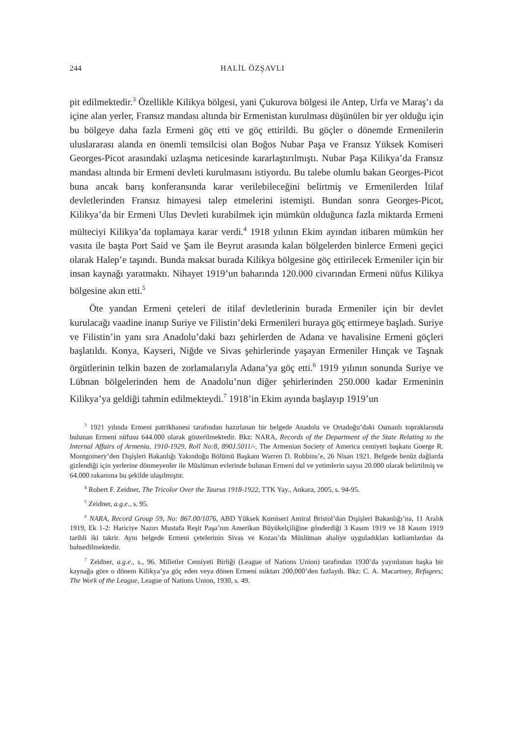244 HALİL ÖZŞAVLI
pit edilmektedir.<sup>3</sup> Özellikle Kilikya bölgesi, yani Çukurova bölgesi ile Antep, Urfa ve Maraş’ı da içine alan yerler, Fransız mandası altında bir Ermenistan kurulması düşünülen bir yer olduğu için bu bölgeye daha fazla Ermeni göç etti ve göç ettirildi. Bu göçler o dönemde Ermenilerin uluslararası alanda en önemli temsilcisi olan Boğos Nubar Paşa ve Fransız Yüksek Komiseri Georges-Picot arasındaki uzlaşma neticesinde kararlaştırılmıştı. Nubar Paşa Kilikya’da Fransız mandası altında bir Ermeni devleti kurulmasını istiyordu. Bu talebe olumlu bakan Georges-Picot buna ancak barış konferansında karar verilebileceğini belirtmiş ve Ermenilerden İtilaf devletlerinden Fransız himayesi talep etmelerini istemişti. Bundan sonra Georges-Picot, Kilikya’da bir Ermeni Ulus Devleti kurabilmek için mümkün olduğunca fazla miktarda Ermeni mülteciyi Kilikya’da toplamaya karar verdi.<sup>4</sup> 1918 yılının Ekim ayından itibaren mümkün her vasıta ile başta Port Said ve Şam ile Beyrut arasında kalan bölgelerden binlerce Ermeni geçici olarak Halep’e taşındı. Bunda maksat burada Kilikya bölgesine göç ettirilecek Ermeniler için bir insan kaynağı yaratmaktı. Nihayet 1919’un baharında 120.000 civarından Ermeni nüfus Kilikya bölgesine akın etti.<sup>5</sup>
Öte yandan Ermeni çeteleri de itilaf devletlerinin burada Ermeniler için bir devlet kurulacağı vaadine inanıp Suriye ve Filistin’deki Ermenileri buraya göç ettirmeye başladı. Suriye ve Filistin’in yanı sıra Anadolu’daki bazı şehirlerden de Adana ve havalisine Ermeni göçleri başlatıldı. Konya, Kayseri, Niğde ve Sivas şehirlerinde yaşayan Ermeniler Hınçak ve Taşnak örgütlerinin telkin bazen de zorlamalarıyla Adana’ya göç etti.<sup>6</sup> 1919 yılının sonunda Suriye ve Lübnan bölgelerinden hem de Anadolu’nun diğer şehirlerinden 250.000 kadar Ermeninin Kilikya’ya geldiği tahmin edilmekteydi.<sup>7</sup> 1918’in Ekim ayında başlayıp 1919’un
<sup>3</sup> 1921 yılında Ermeni patrikhanesi tarafından hazırlanan bir belgede Anadolu ve Ortadoğu’daki Osmanlı topraklarında bulunan Ermeni nüfusu 644.000 olarak gösterilmektedir. Bkz: NARA, Records of the Department of the State Relating to the Internal Affairs of Armenia, 1910-1929, Roll No:8, 890J.5011/-, The Armenian Society of America cemiyeti başkanı Goerge R. Montgomery’den Dışişleri Bakanlığı Yakındoğu Bölümü Başkanı Warren D. Robbins’e, 26 Nisan 1921. Belgede henüz dağlarda gizlendiği için yerlerine dönmeyenler ile Müslüman evlerinde bulunan Ermeni dul ve yetimlerin sayısı 20.000 olarak belirtilmiş ve 64.000 rakamına bu şekilde ulaşılmıştır.
<sup>4</sup> Robert F. Zeidner, The Tricolor Over the Taurus 1918-1922, TTK Yay., Ankara, 2005, s. 94-95.
<sup>5</sup> Zeidner, a.g.e., s. 95.
<sup>6</sup> NARA, Record Group 59, No: 867.00/1076, ABD Yüksek Komiseri Amiral Bristol’dan Dışişleri Bakanlığı’na, 11 Aralık 1919, Ek 1-2: Hariciye Nazırı Mustafa Reşit Paşa’nın Amerikan Büyükelçiliğine gönderdiği 3 Kasım 1919 ve 18 Kasım 1919 tarihli iki takrir. Aynı belgede Ermeni çetelerinin Sivas ve Kozan’da Müslüman ahaliye uyguladıkları katliamlardan da bahsedilmektedir.
<sup>7</sup> Zeidner, a.g.e., s., 96. Milletler Cemiyeti Birliği (League of Nations Union) tarafından 1930’da yayınlanan başka bir kaynağa göre o dönem Kilikya’ya göç eden veya dönen Ermeni miktarı 200,000’den fazlaydı. Bkz: C. A. Macartney, Refugees; The Work of the League, League of Nations Union, 1930, s. 49.